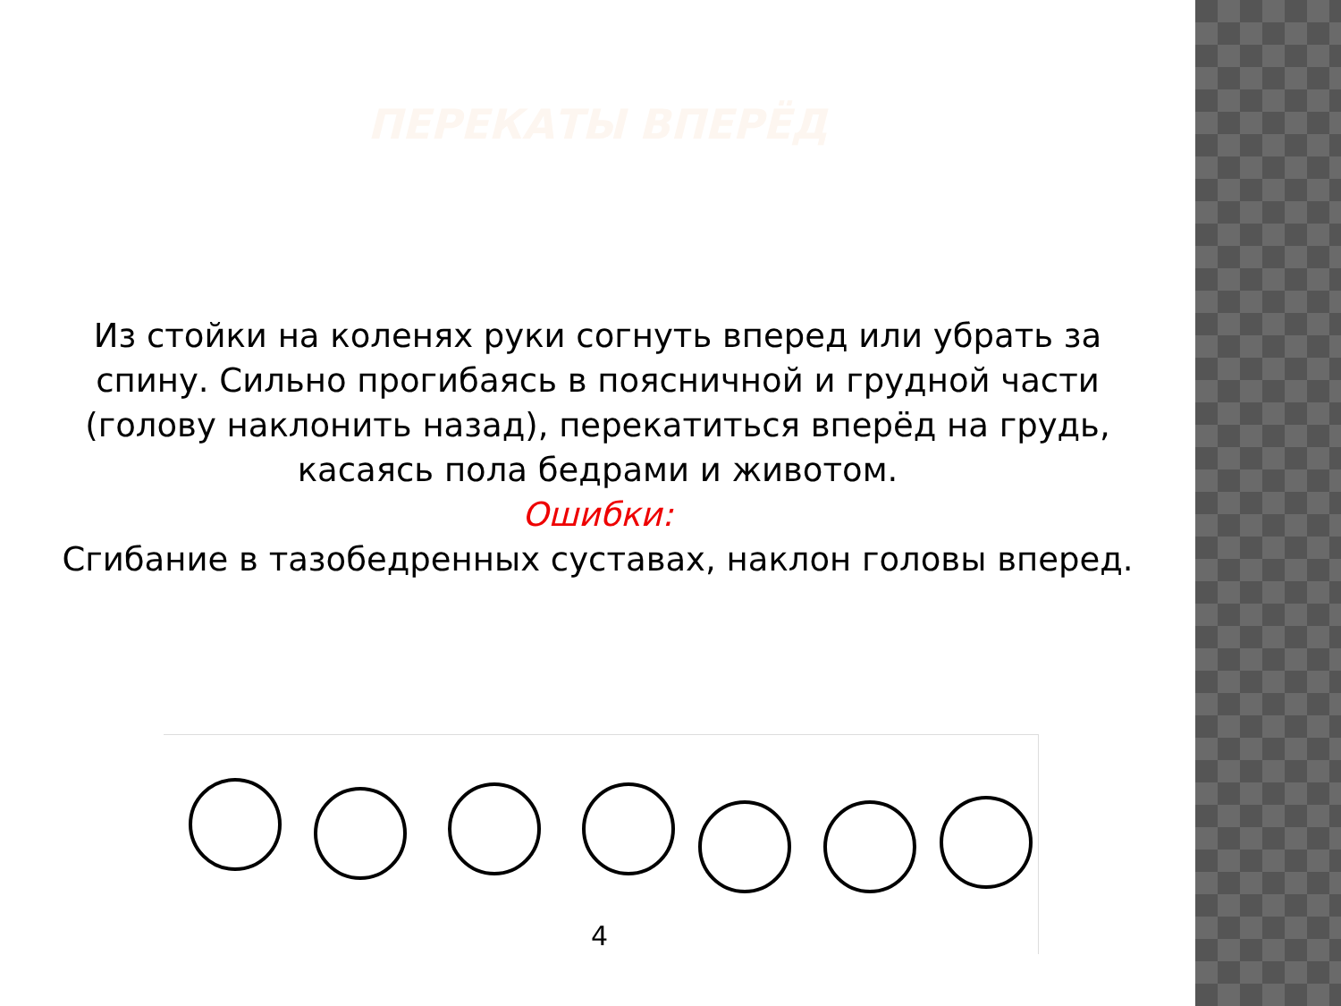ПЕРЕКАТЫ ВПЕРЁД
Из стойки на коленях руки согнуть вперед или убрать за
спину. Сильно прогибаясь в поясничной и грудной части
(голову наклонить назад), перекатиться вперёд на грудь,
касаясь пола бедрами и животом.
Ошибки:
Сгибание в тазобедренных суставах, наклон головы вперед.
4